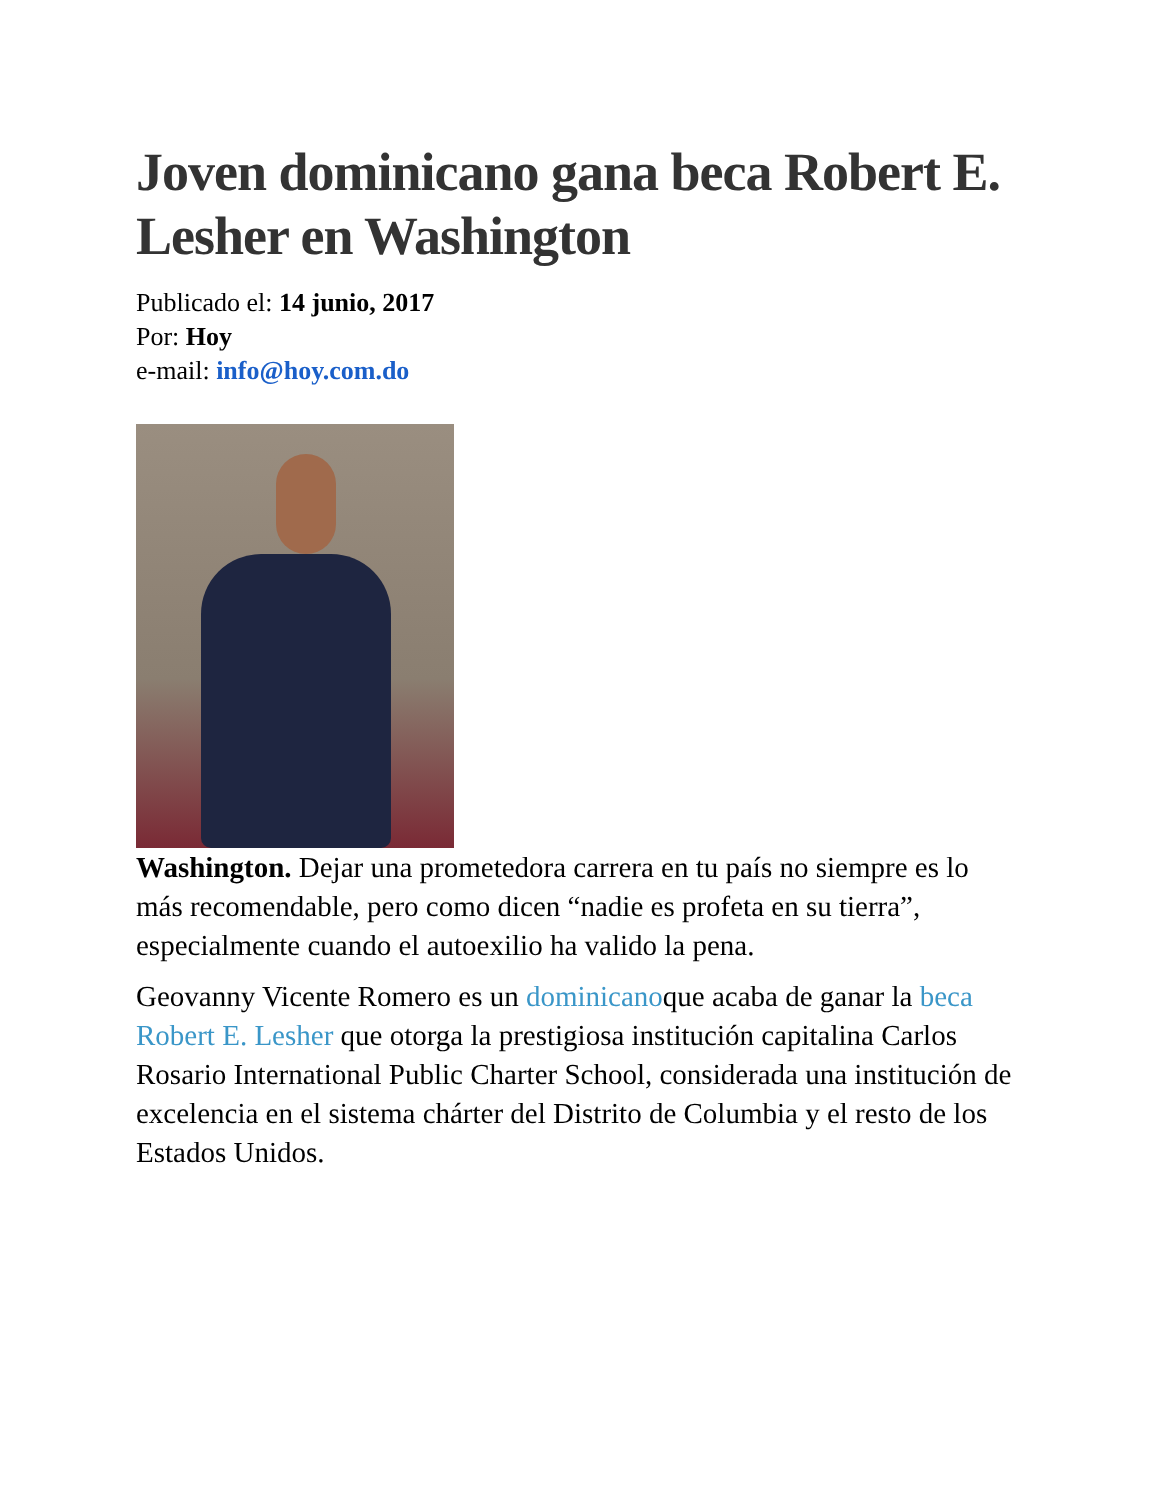Joven dominicano gana beca Robert E. Lesher en Washington
Publicado el: 14 junio, 2017
Por: Hoy
e-mail: info@hoy.com.do
Washington. Dejar una prometedora carrera en tu país no siempre es lo más recomendable, pero como dicen “nadie es profeta en su tierra”, especialmente cuando el autoexilio ha valido la pena.
Geovanny Vicente Romero es un dominicanoque acaba de ganar la beca Robert E. Lesher que otorga la prestigiosa institución capitalina Carlos Rosario International Public Charter School, considerada una institución de excelencia en el sistema chárter del Distrito de Columbia y el resto de los Estados Unidos.